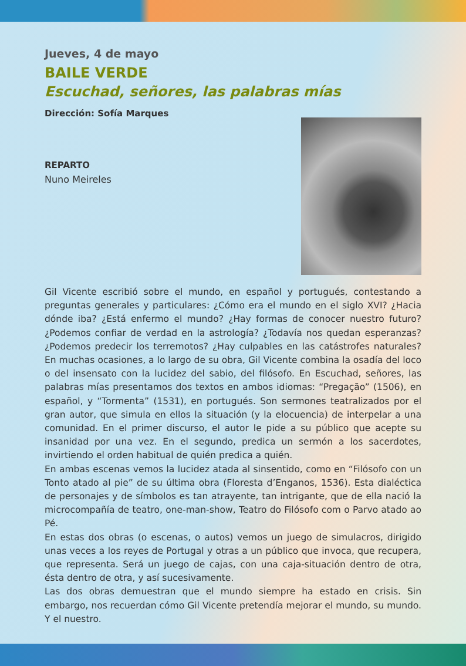Jueves, 4 de mayo
BAILE VERDE
Escuchad, señores, las palabras mías
Dirección: Sofía Marques
REPARTO
Nuno Meireles
Gil Vicente escribió sobre el mundo, en español y portugués, contestando a preguntas generales y particulares: ¿Cómo era el mundo en el siglo XVI? ¿Hacia dónde iba? ¿Está enfermo el mundo? ¿Hay formas de conocer nuestro futuro? ¿Podemos confiar de verdad en la astrología? ¿Todavía nos quedan esperanzas? ¿Podemos predecir los terremotos? ¿Hay culpables en las catástrofes naturales? En muchas ocasiones, a lo largo de su obra, Gil Vicente combina la osadía del loco o del insensato con la lucidez del sabio, del filósofo. En Escuchad, señores, las palabras mías presentamos dos textos en ambos idiomas: “Pregação” (1506), en español, y “Tormenta” (1531), en portugués. Son sermones teatralizados por el gran autor, que simula en ellos la situación (y la elocuencia) de interpelar a una comunidad. En el primer discurso, el autor le pide a su público que acepte su insanidad por una vez. En el segundo, predica un sermón a los sacerdotes, invirtiendo el orden habitual de quién predica a quién.
En ambas escenas vemos la lucidez atada al sinsentido, como en “Filósofo con un Tonto atado al pie” de su última obra (Floresta d’Enganos, 1536). Esta dialéctica de personajes y de símbolos es tan atrayente, tan intrigante, que de ella nació la microcompañía de teatro, one-man-show, Teatro do Filósofo com o Parvo atado ao Pé.
En estas dos obras (o escenas, o autos) vemos un juego de simulacros, dirigido unas veces a los reyes de Portugal y otras a un público que invoca, que recupera, que representa. Será un juego de cajas, con una caja-situación dentro de otra, ésta dentro de otra, y así sucesivamente.
Las dos obras demuestran que el mundo siempre ha estado en crisis. Sin embargo, nos recuerdan cómo Gil Vicente pretendía mejorar el mundo, su mundo. Y el nuestro.